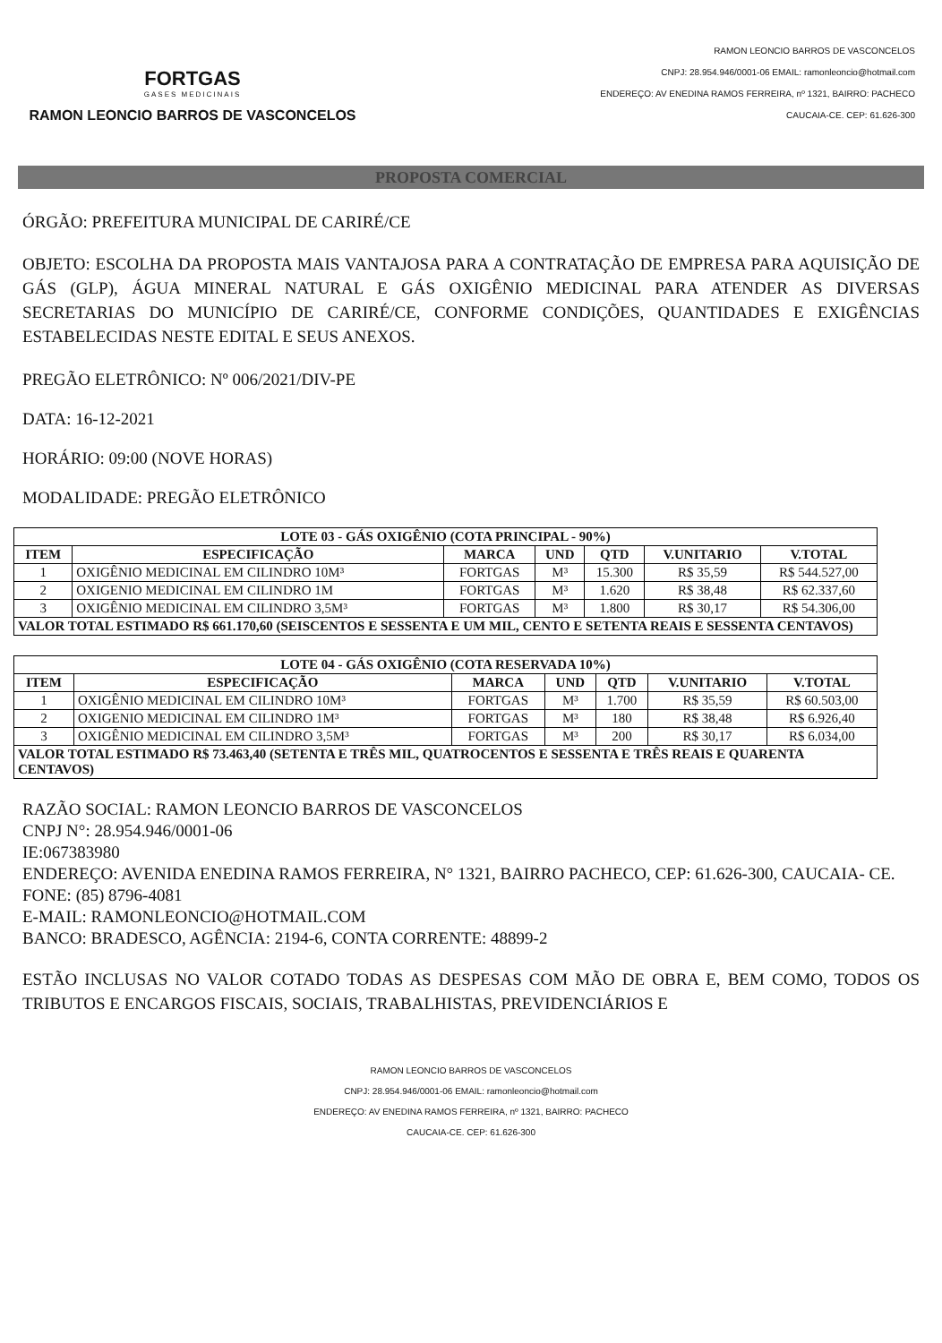FORTGAS
GASES MEDICINAIS
RAMON LEONCIO BARROS DE VASCONCELOS
RAMON LEONCIO BARROS DE VASCONCELOS
CNPJ: 28.954.946/0001-06 EMAIL: ramonleoncio@hotmail.com
ENDEREÇO: AV ENEDINA RAMOS FERREIRA, nº 1321, BAIRRO: PACHECO
CAUCAIA-CE. CEP: 61.626-300
PROPOSTA COMERCIAL
ÓRGÃO: PREFEITURA MUNICIPAL DE CARIRÉ/CE
OBJETO: ESCOLHA DA PROPOSTA MAIS VANTAJOSA PARA A CONTRATAÇÃO DE EMPRESA PARA AQUISIÇÃO DE GÁS (GLP), ÁGUA MINERAL NATURAL E GÁS OXIGÊNIO MEDICINAL PARA ATENDER AS DIVERSAS SECRETARIAS DO MUNICÍPIO DE CARIRÉ/CE, CONFORME CONDIÇÕES, QUANTIDADES E EXIGÊNCIAS ESTABELECIDAS NESTE EDITAL E SEUS ANEXOS.
PREGÃO ELETRÔNICO: Nº 006/2021/DIV-PE
DATA: 16-12-2021
HORÁRIO: 09:00 (NOVE HORAS)
MODALIDADE: PREGÃO ELETRÔNICO
| LOTE 03 - GÁS OXIGÊNIO (COTA PRINCIPAL - 90%) | | | | | | |
| --- | --- | --- | --- | --- | --- | --- |
| ITEM | ESPECIFICAÇÃO | MARCA | UND | QTD | V.UNITARIO | V.TOTAL |
| 1 | OXIGÊNIO MEDICINAL EM CILINDRO 10M³ | FORTGAS | M³ | 15.300 | R$ 35,59 | R$ 544.527,00 |
| 2 | OXIGENIO MEDICINAL EM CILINDRO 1M | FORTGAS | M³ | 1.620 | R$ 38,48 | R$ 62.337,60 |
| 3 | OXIGÊNIO MEDICINAL EM CILINDRO 3,5M³ | FORTGAS | M³ | 1.800 | R$ 30,17 | R$ 54.306,00 |
| VALOR TOTAL ESTIMADO R$ 661.170,60 (SEISCENTOS E SESSENTA E UM MIL, CENTO E SETENTA REAIS E SESSENTA CENTAVOS) | | | | | | |
| LOTE 04 - GÁS OXIGÊNIO (COTA RESERVADA 10%) | | | | | | |
| --- | --- | --- | --- | --- | --- | --- |
| ITEM | ESPECIFICAÇÃO | MARCA | UND | QTD | V.UNITARIO | V.TOTAL |
| 1 | OXIGÊNIO MEDICINAL EM CILINDRO 10M³ | FORTGAS | M³ | 1.700 | R$ 35,59 | R$ 60.503,00 |
| 2 | OXIGENIO MEDICINAL EM CILINDRO 1M³ | FORTGAS | M³ | 180 | R$ 38,48 | R$ 6.926,40 |
| 3 | OXIGÊNIO MEDICINAL EM CILINDRO 3,5M³ | FORTGAS | M³ | 200 | R$ 30,17 | R$ 6.034,00 |
| VALOR TOTAL ESTIMADO R$ 73.463,40 (SETENTA E TRÊS MIL, QUATROCENTOS E SESSENTA E TRÊS REAIS E QUARENTA CENTAVOS) | | | | | | |
RAZÃO SOCIAL: RAMON LEONCIO BARROS DE VASCONCELOS
CNPJ N°: 28.954.946/0001-06
IE:067383980
ENDEREÇO: AVENIDA ENEDINA RAMOS FERREIRA, N° 1321, BAIRRO PACHECO, CEP: 61.626-300, CAUCAIA- CE.
FONE: (85) 8796-4081
E-MAIL: RAMONLEONCIO@HOTMAIL.COM
BANCO: BRADESCO, AGÊNCIA: 2194-6, CONTA CORRENTE: 48899-2
ESTÃO INCLUSAS NO VALOR COTADO TODAS AS DESPESAS COM MÃO DE OBRA E, BEM COMO, TODOS OS TRIBUTOS E ENCARGOS FISCAIS, SOCIAIS, TRABALHISTAS, PREVIDENCIÁRIOS E
RAMON LEONCIO BARROS DE VASCONCELOS
CNPJ: 28.954.946/0001-06 EMAIL: ramonleoncio@hotmail.com
ENDEREÇO: AV ENEDINA RAMOS FERREIRA, nº 1321, BAIRRO: PACHECO
CAUCAIA-CE. CEP: 61.626-300